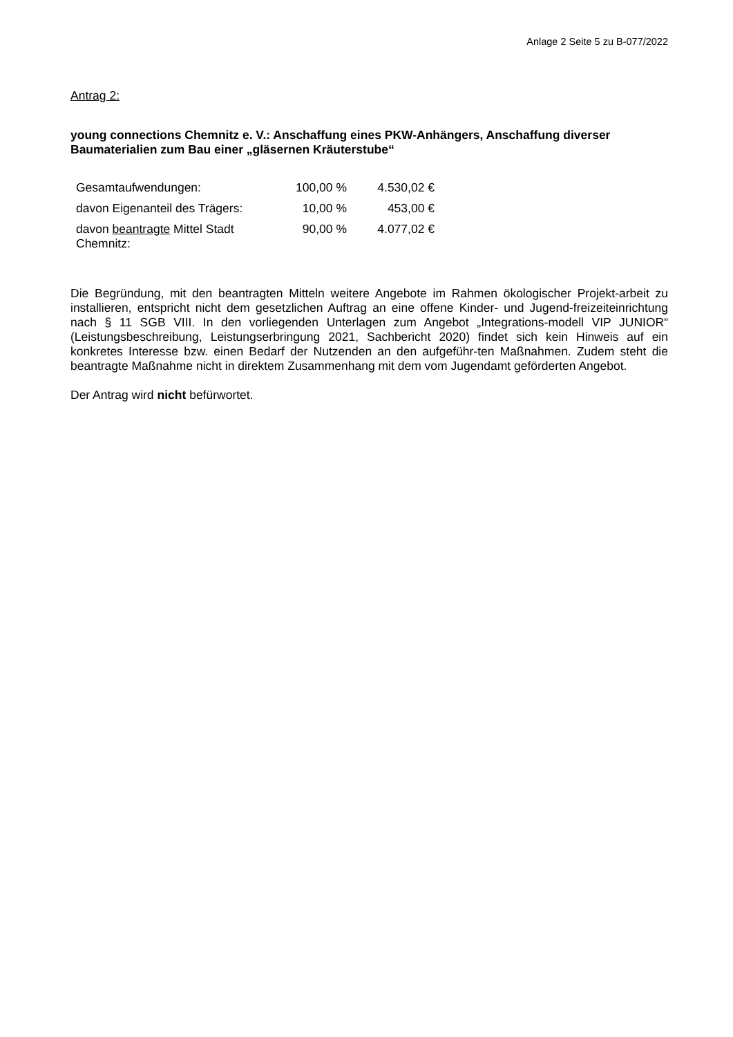Anlage 2 Seite 5 zu B-077/2022
Antrag 2:
young connections Chemnitz e. V.: Anschaffung eines PKW-Anhängers, Anschaffung diverser Baumaterialien zum Bau einer „gläsernen Kräuterstube“
| Gesamtaufwendungen: | 100,00 % | 4.530,02 € |
| davon Eigenanteil des Trägers: | 10,00 % | 453,00 € |
| davon beantragte Mittel Stadt Chemnitz: | 90,00 % | 4.077,02 € |
Die Begründung, mit den beantragten Mitteln weitere Angebote im Rahmen ökologischer Projekt-arbeit zu installieren, entspricht nicht dem gesetzlichen Auftrag an eine offene Kinder- und Jugend-freizeiteinrichtung nach § 11 SGB VIII. In den vorliegenden Unterlagen zum Angebot „Integrations-modell VIP JUNIOR“ (Leistungsbeschreibung, Leistungserbringung 2021, Sachbericht 2020) findet sich kein Hinweis auf ein konkretes Interesse bzw. einen Bedarf der Nutzenden an den aufgeführ-ten Maßnahmen. Zudem steht die beantragte Maßnahme nicht in direktem Zusammenhang mit dem vom Jugendamt geförderten Angebot.
Der Antrag wird nicht befürwortet.